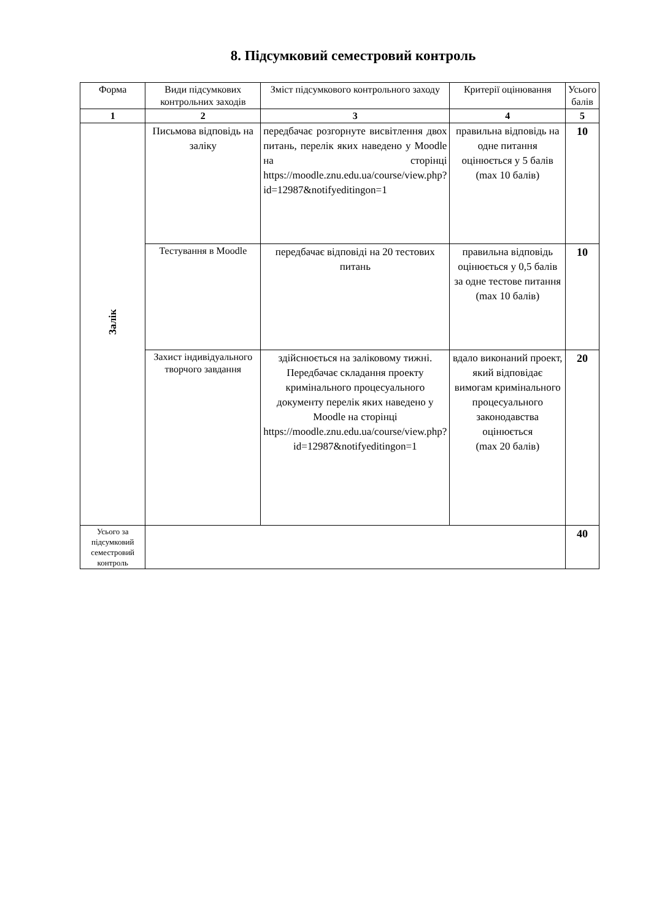8. Підсумковий семестровий контроль
| Форма | Види підсумкових контрольних заходів | Зміст підсумкового контрольного заходу | Критерії оцінювання | Усього балів |
| --- | --- | --- | --- | --- |
| 1 | 2 | 3 | 4 | 5 |
| Залік | Письмова відповідь на заліку | передбачає розгорнуте висвітлення двох питань, перелік яких наведено у Moodle на сторінці https://moodle.znu.edu.ua/course/view.php?id=12987&notifyeditingon=1 | правильна відповідь на одне питання оцінюється у 5 балів (max 10 балів) | 10 |
| | Тестування в Moodle | передбачає відповіді на 20 тестових питань | правильна відповідь оцінюється у 0,5 балів за одне тестове питання (max 10 балів) | 10 |
| | Захист індивідуального творчого завдання | здійснюється на заліковому тижні. Передбачає складання проекту кримінального процесуального документу перелік яких наведено у Moodle на сторінці https://moodle.znu.edu.ua/course/view.php?id=12987&notifyeditingon=1 | вдало виконаний проект, який відповідає вимогам кримінального процесуального законодавства оцінюється (max 20 балів) | 20 |
| Усього за підсумковий семестровий контроль | | | | 40 |